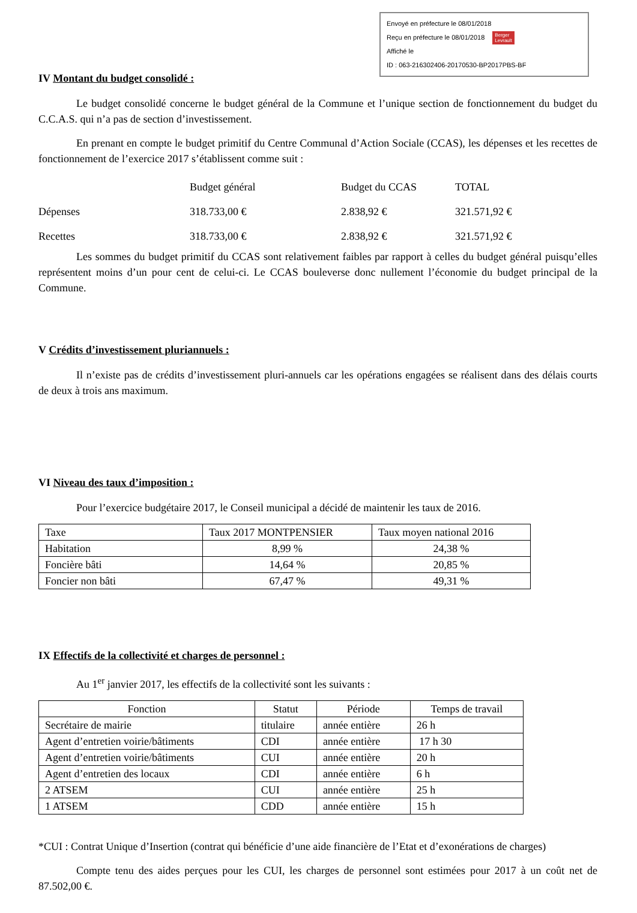Envoyé en préfecture le 08/01/2018
Reçu en préfecture le 08/01/2018 Berger
Levrault
Affiché le
ID : 063-216302406-20170530-BP2017PBS-BF
IV Montant du budget consolidé :
Le budget consolidé concerne le budget général de la Commune et l’unique section de fonctionnement du budget du C.C.A.S. qui n’a pas de section d’investissement.
En prenant en compte le budget primitif du Centre Communal d’Action Sociale (CCAS), les dépenses et les recettes de fonctionnement de l’exercice 2017 s’établissent comme suit :
| | Budget général | Budget du CCAS | TOTAL |
| Dépenses | 318.733,00 € | 2.838,92 € | 321.571,92 € |
| Recettes | 318.733,00 € | 2.838,92 € | 321.571,92 € |
Les sommes du budget primitif du CCAS sont relativement faibles par rapport à celles du budget général puisqu’elles représentent moins d’un pour cent de celui-ci. Le CCAS bouleverse donc nullement l’économie du budget principal de la Commune.
V Crédits d’investissement pluriannuels :
Il n’existe pas de crédits d’investissement pluri-annuels car les opérations engagées se réalisent dans des délais courts de deux à trois ans maximum.
VI Niveau des taux d’imposition :
Pour l’exercice budgétaire 2017, le Conseil municipal a décidé de maintenir les taux de 2016.
| Taxe | Taux 2017 MONTPENSIER | Taux moyen national 2016 |
| Habitation | 8,99 % | 24,38 % |
| Foncière bâti | 14,64 % | 20,85 % |
| Foncier non bâti | 67,47 % | 49,31 % |
IX Effectifs de la collectivité et charges de personnel :
Au 1<sup>er</sup> janvier 2017, les effectifs de la collectivité sont les suivants :
| Fonction | Statut | Période | Temps de travail |
| Secrétaire de mairie | titulaire | année entière | 26 h |
| Agent d’entretien voirie/bâtiments | CDI | année entière | 17 h 30 |
| Agent d’entretien voirie/bâtiments | CUI | année entière | 20 h |
| Agent d’entretien des locaux | CDI | année entière | 6 h |
| 2 ATSEM | CUI | année entière | 25 h |
| 1 ATSEM | CDD | année entière | 15 h |
*CUI : Contrat Unique d’Insertion (contrat qui bénéficie d’une aide financière de l’Etat et d’exonérations de charges)
Compte tenu des aides perçues pour les CUI, les charges de personnel sont estimées pour 2017 à un coût net de 87.502,00 €.